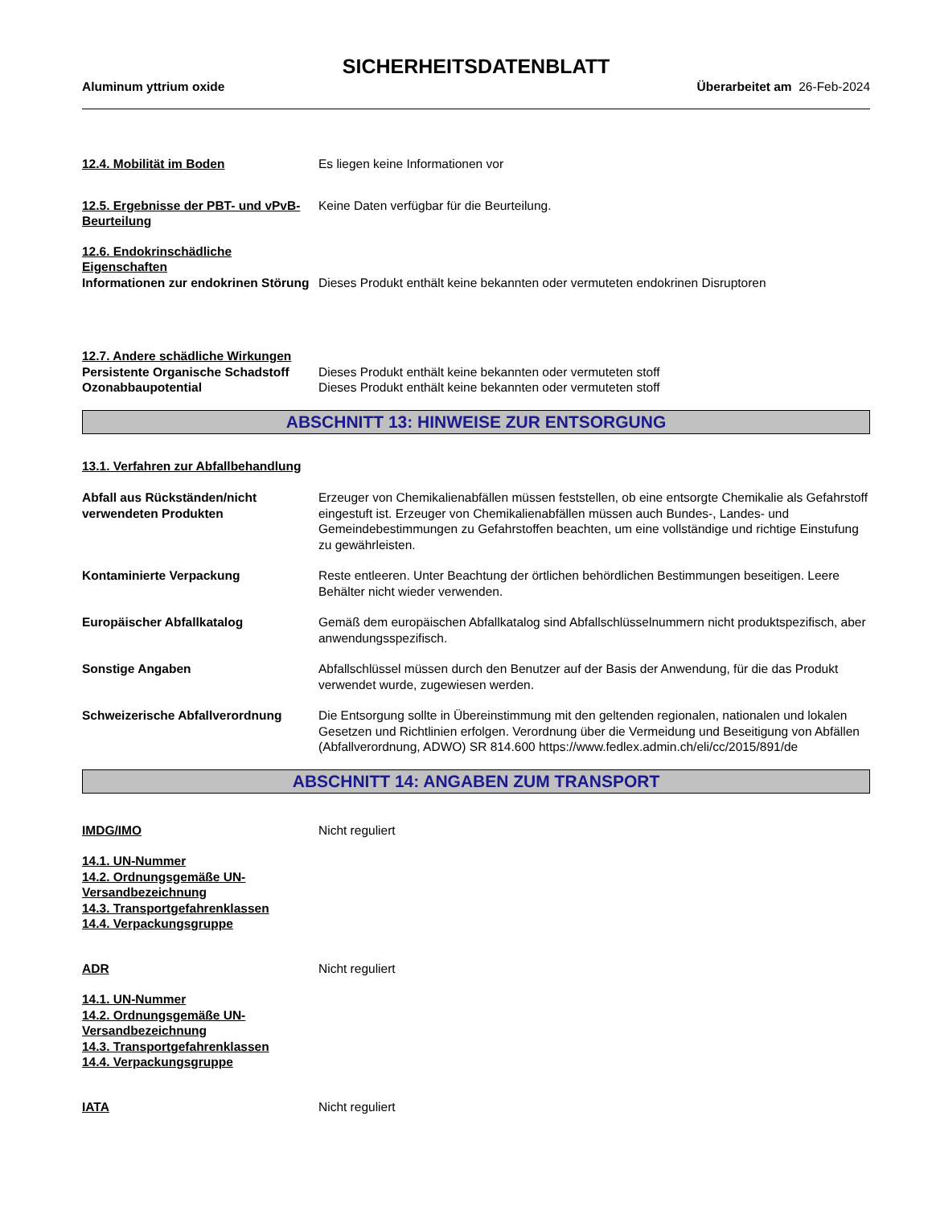SICHERHEITSDATENBLATT
Aluminum yttrium oxide Überarbeitet am 26-Feb-2024
12.4. Mobilität im Boden Es liegen keine Informationen vor
12.5. Ergebnisse der PBT- und vPvB-Beurteilung
Keine Daten verfügbar für die Beurteilung.
12.6. Endokrinschädliche Eigenschaften
Informationen zur endokrinen Störung
Dieses Produkt enthält keine bekannten oder vermuteten endokrinen Disruptoren
12.7. Andere schädliche Wirkungen
Persistente Organische Schadstoff
Dieses Produkt enthält keine bekannten oder vermuteten stoff
Ozonabbaupotential Dieses Produkt enthält keine bekannten oder vermuteten stoff
ABSCHNITT 13: HINWEISE ZUR ENTSORGUNG
13.1. Verfahren zur Abfallbehandlung
Abfall aus Rückständen/nicht verwendeten Produkten
Erzeuger von Chemikalienabfällen müssen feststellen, ob eine entsorgte Chemikalie als Gefahrstoff eingestuft ist. Erzeuger von Chemikalienabfällen müssen auch Bundes-, Landes- und Gemeindebestimmungen zu Gefahrstoffen beachten, um eine vollständige und richtige Einstufung zu gewährleisten.
Kontaminierte Verpackung Reste entleeren. Unter Beachtung der örtlichen behördlichen Bestimmungen beseitigen. Leere Behälter nicht wieder verwenden.
Europäischer Abfallkatalog Gemäß dem europäischen Abfallkatalog sind Abfallschlüsselnummern nicht produktspezifisch, aber anwendungsspezifisch.
Sonstige Angaben Abfallschlüssel müssen durch den Benutzer auf der Basis der Anwendung, für die das Produkt verwendet wurde, zugewiesen werden.
Schweizerische Abfallverordnung Die Entsorgung sollte in Übereinstimmung mit den geltenden regionalen, nationalen und lokalen Gesetzen und Richtlinien erfolgen. Verordnung über die Vermeidung und Beseitigung von Abfällen (Abfallverordnung, ADWO) SR 814.600 https://www.fedlex.admin.ch/eli/cc/2015/891/de
ABSCHNITT 14: ANGABEN ZUM TRANSPORT
IMDG/IMO Nicht reguliert
14.1. UN-Nummer
14.2. Ordnungsgemäße UN-Versandbezeichnung
14.3. Transportgefahrenklassen
14.4. Verpackungsgruppe
ADR Nicht reguliert
14.1. UN-Nummer
14.2. Ordnungsgemäße UN-Versandbezeichnung
14.3. Transportgefahrenklassen
14.4. Verpackungsgruppe
IATA Nicht reguliert